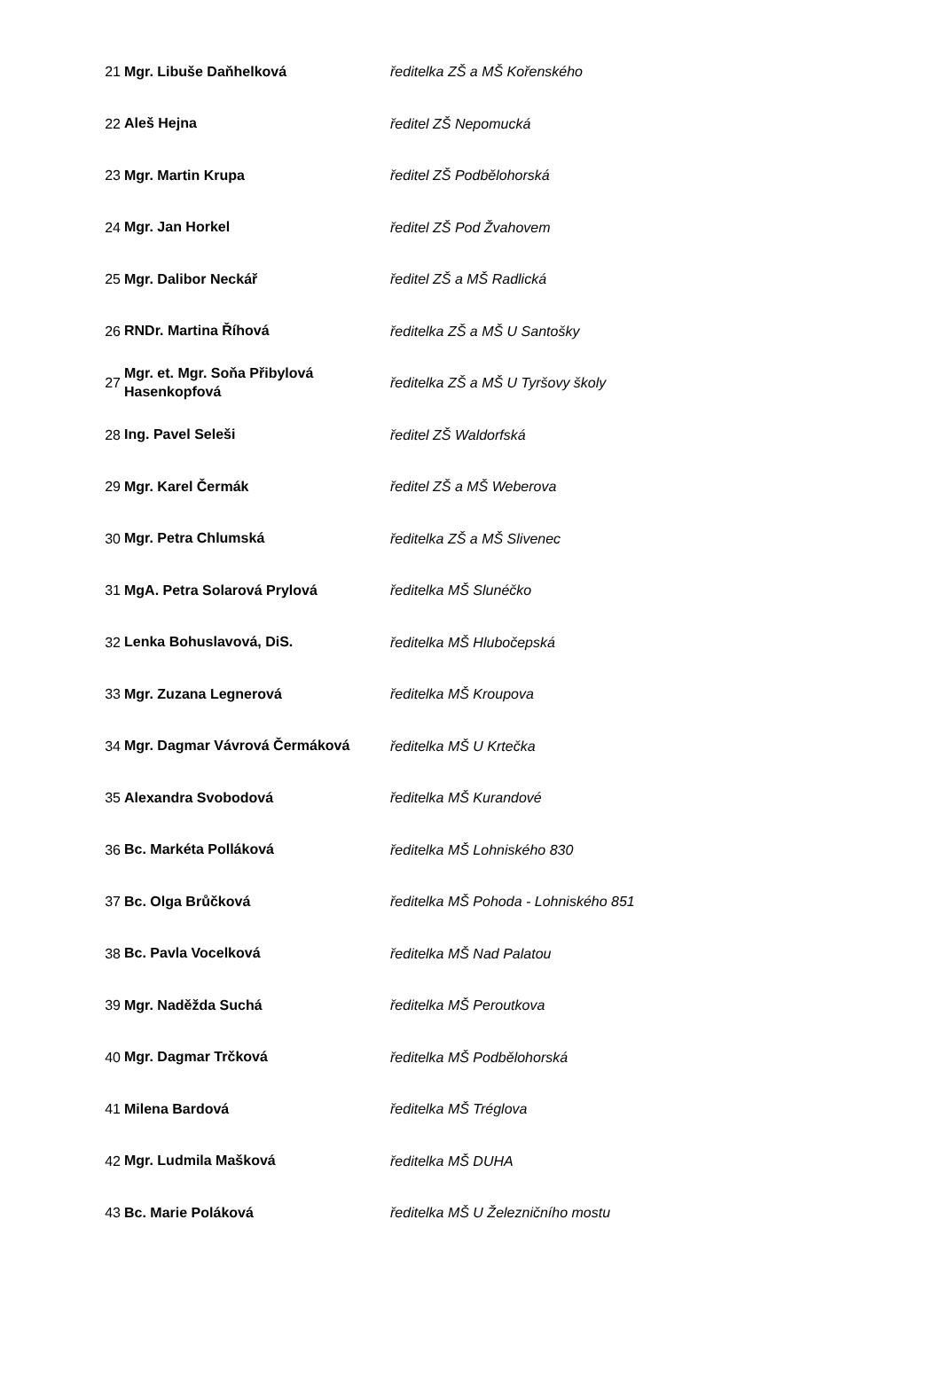| 21 | Mgr. Libuše Daňhelková | ředitelka ZŠ a MŠ Kořenského |
| 22 | Aleš Hejna | ředitel ZŠ Nepomucká |
| 23 | Mgr. Martin Krupa | ředitel ZŠ Podbělohorská |
| 24 | Mgr. Jan Horkel | ředitel ZŠ Pod Žvahovem |
| 25 | Mgr. Dalibor Neckář | ředitel ZŠ a MŠ Radlická |
| 26 | RNDr. Martina Říhová | ředitelka ZŠ a MŠ U Santošky |
| 27 | Mgr. et. Mgr. Soňa Přibylová Hasenkopfová | ředitelka ZŠ a MŠ U Tyršovy školy |
| 28 | Ing. Pavel Seleši | ředitel ZŠ Waldorfská |
| 29 | Mgr. Karel Čermák | ředitel ZŠ a MŠ Weberova |
| 30 | Mgr. Petra Chlumská | ředitelka ZŠ a MŠ Slivenec |
| 31 | MgA. Petra Solarová Prylová | ředitelka MŠ Slunéčko |
| 32 | Lenka Bohuslavová, DiS. | ředitelka MŠ Hlubočepská |
| 33 | Mgr. Zuzana Legnerová | ředitelka MŠ Kroupova |
| 34 | Mgr. Dagmar Vávrová Čermáková | ředitelka MŠ U Krtečka |
| 35 | Alexandra Svobodová | ředitelka MŠ Kurandové |
| 36 | Bc. Markéta Polláková | ředitelka MŠ Lohniského 830 |
| 37 | Bc. Olga Brůčková | ředitelka MŠ Pohoda - Lohniského 851 |
| 38 | Bc. Pavla Vocelková | ředitelka MŠ Nad Palatou |
| 39 | Mgr. Naděžda Suchá | ředitelka MŠ Peroutkova |
| 40 | Mgr. Dagmar Trčková | ředitelka MŠ Podbělohorská |
| 41 | Milena Bardová | ředitelka MŠ Tréglova |
| 42 | Mgr. Ludmila Mašková | ředitelka MŠ DUHA |
| 43 | Bc. Marie Poláková | ředitelka MŠ U Železničního mostu |